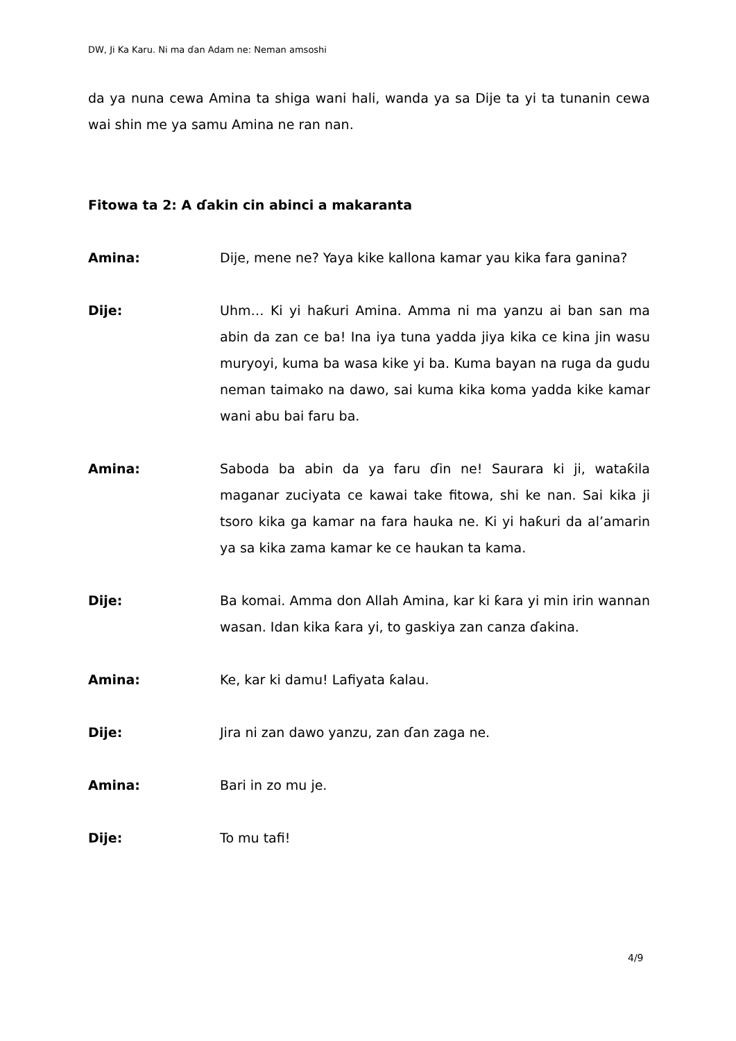DW, Ji Ka Karu. Ni ma ɗan Adam ne: Neman amsoshi
da ya nuna cewa Amina ta shiga wani hali, wanda ya sa Dije ta yi ta tunanin cewa wai shin me ya samu Amina ne ran nan.
Fitowa ta 2: A ɗakin cin abinci a makaranta
Amina: Dije, mene ne? Yaya kike kallona kamar yau kika fara ganina?
Dije: Uhm… Ki yi haƙuri Amina. Amma ni ma yanzu ai ban san ma abin da zan ce ba! Ina iya tuna yadda jiya kika ce kina jin wasu muryoyi, kuma ba wasa kike yi ba. Kuma bayan na ruga da gudu neman taimako na dawo, sai kuma kika koma yadda kike kamar wani abu bai faru ba.
Amina: Saboda ba abin da ya faru ɗin ne! Saurara ki ji, wataƙila maganar zuciyata ce kawai take fitowa, shi ke nan. Sai kika ji tsoro kika ga kamar na fara hauka ne. Ki yi haƙuri da al’amarin ya sa kika zama kamar ke ce haukan ta kama.
Dije: Ba komai. Amma don Allah Amina, kar ki ƙara yi min irin wannan wasan. Idan kika ƙara yi, to gaskiya zan canza ɗakina.
Amina: Ke, kar ki damu! Lafiyata ƙalau.
Dije: Jira ni zan dawo yanzu, zan ɗan zaga ne.
Amina: Bari in zo mu je.
Dije: To mu tafi!
4/9